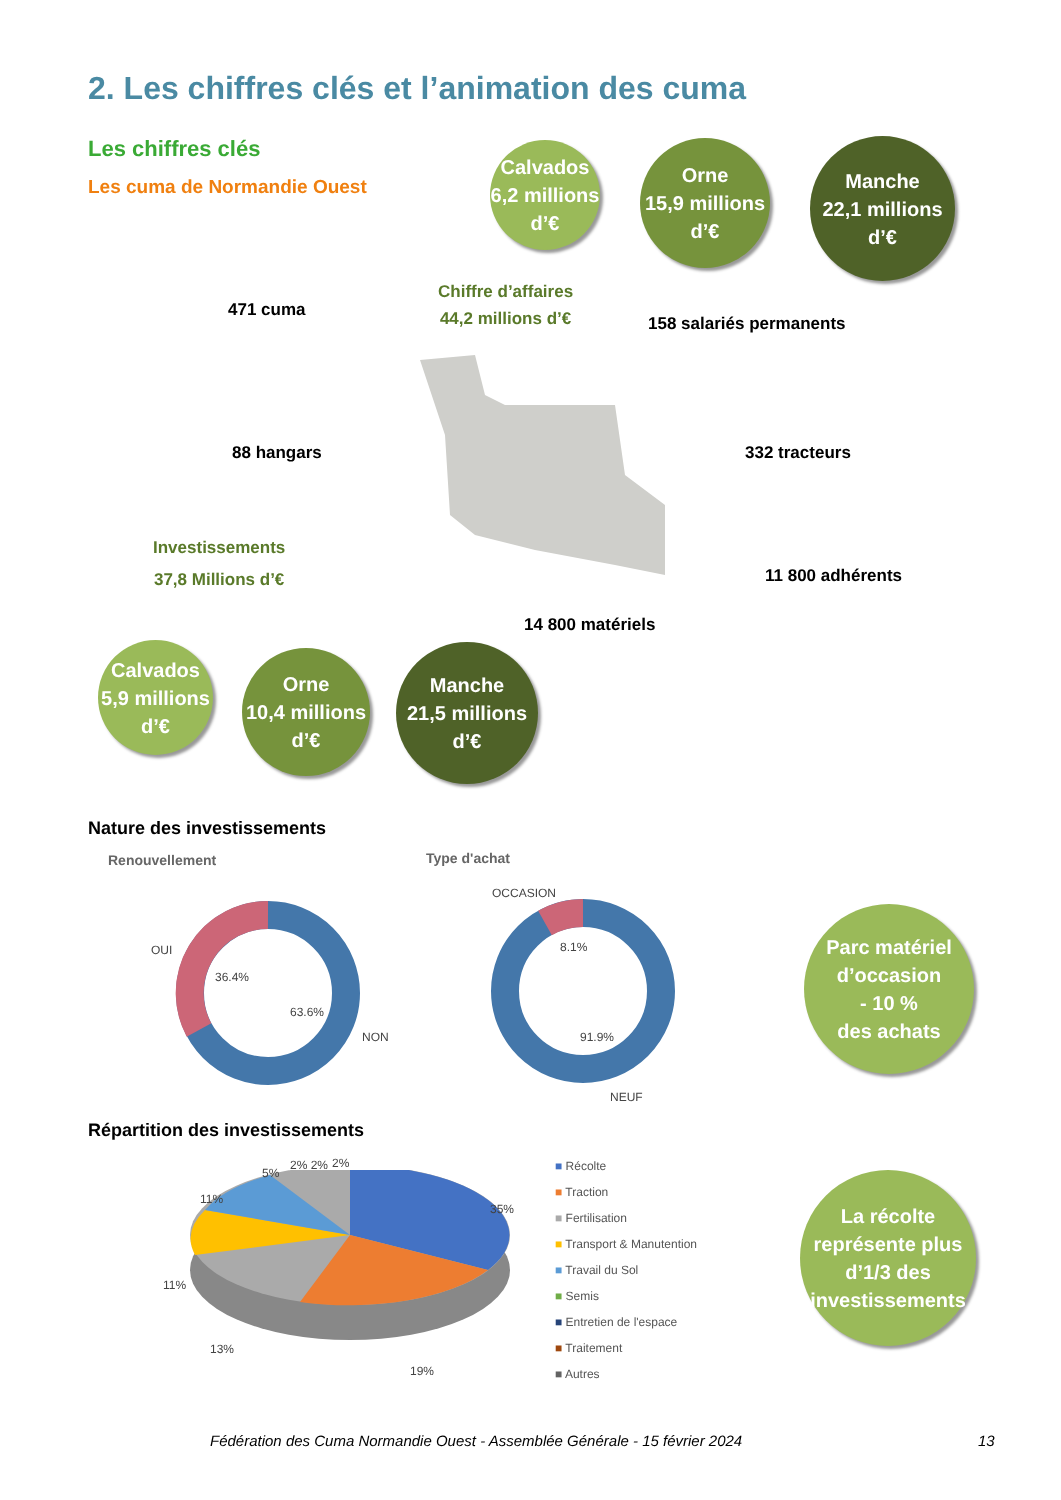2. Les chiffres clés et l’animation des cuma
Les chiffres clés
Les cuma de Normandie Ouest
Calvados
6,2 millions
d’€
Orne
15,9 millions
d’€
Manche
22,1 millions
d’€
Chiffre d’affaires
44,2 millions d’€
471 cuma
158 salariés permanents
88 hangars 332 tracteurs
Investissements
37,8 Millions d’€
11 800 adhérents
14 800 matériels
Calvados
5,9 millions
d’€
Orne
10,4 millions
d’€
Manche
21,5 millions
d’€
Nature des investissements
Renouvellement Type d'achat
OUI
36.4%
63.6%
NON
OCCASION
8.1%
91.9%
NEUF
Parc matériel
d’occasion
- 10 %
des achats
Répartition des investissements
5%
2% 2% 2%
11%
35%
11%
13%
19%
■ Récolte
■ Traction
■ Fertilisation
■ Transport & Manutention
■ Travail du Sol
■ Semis
■ Entretien de l'espace
■ Traitement
■ Autres
La récolte
représente plus
d’1/3 des
investissements
Fédération des Cuma Normandie Ouest - Assemblée Générale - 15 février 2024
13